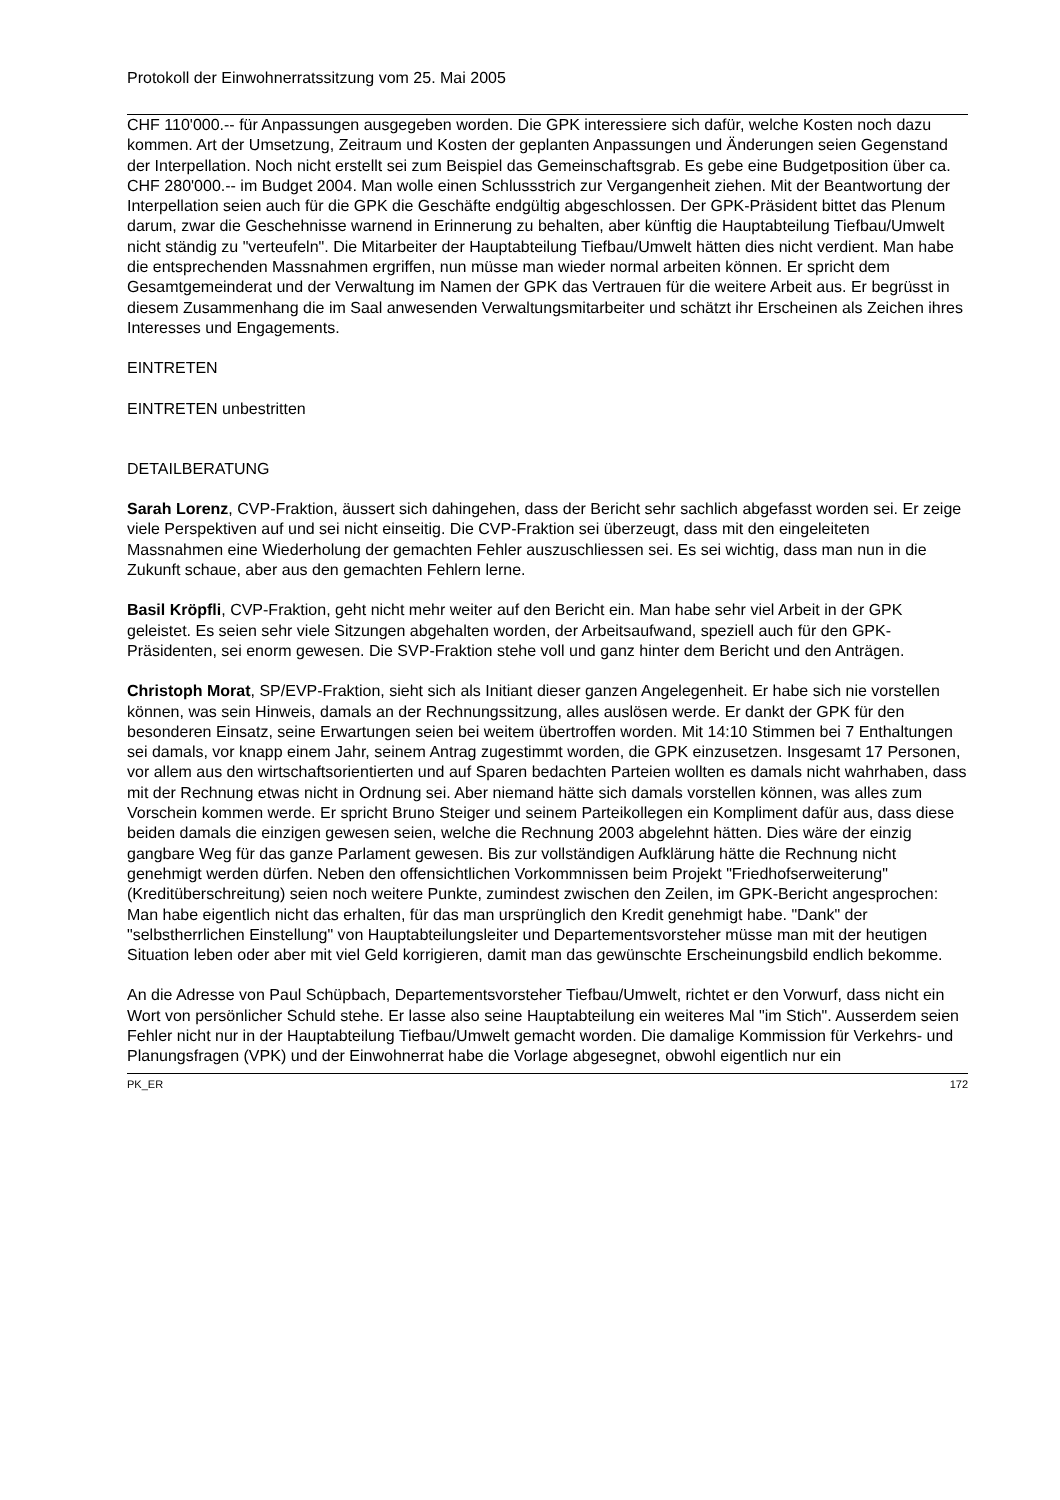Protokoll der Einwohnerratssitzung vom 25. Mai 2005
CHF 110'000.-- für Anpassungen ausgegeben worden. Die GPK interessiere sich dafür, welche Kosten noch dazu kommen. Art der Umsetzung, Zeitraum und Kosten der geplanten Anpassungen und Änderungen seien Gegenstand der Interpellation. Noch nicht erstellt sei zum Beispiel das Gemeinschaftsgrab. Es gebe eine Budgetposition über ca. CHF 280'000.-- im Budget 2004. Man wolle einen Schlussstrich zur Vergangenheit ziehen. Mit der Beantwortung der Interpellation seien auch für die GPK die Geschäfte endgültig abgeschlossen. Der GPK-Präsident bittet das Plenum darum, zwar die Geschehnisse warnend in Erinnerung zu behalten, aber künftig die Hauptabteilung Tiefbau/Umwelt nicht ständig zu "verteufeln". Die Mitarbeiter der Hauptabteilung Tiefbau/Umwelt hätten dies nicht verdient. Man habe die entsprechenden Massnahmen ergriffen, nun müsse man wieder normal arbeiten können. Er spricht dem Gesamtgemeinderat und der Verwaltung im Namen der GPK das Vertrauen für die weitere Arbeit aus. Er begrüsst in diesem Zusammenhang die im Saal anwesenden Verwaltungsmitarbeiter und schätzt ihr Erscheinen als Zeichen ihres Interesses und Engagements.
EINTRETEN
EINTRETEN unbestritten
DETAILBERATUNG
Sarah Lorenz, CVP-Fraktion, äussert sich dahingehen, dass der Bericht sehr sachlich abgefasst worden sei. Er zeige viele Perspektiven auf und sei nicht einseitig. Die CVP-Fraktion sei überzeugt, dass mit den eingeleiteten Massnahmen eine Wiederholung der gemachten Fehler auszuschliessen sei. Es sei wichtig, dass man nun in die Zukunft schaue, aber aus den gemachten Fehlern lerne.
Basil Kröpfli, CVP-Fraktion, geht nicht mehr weiter auf den Bericht ein. Man habe sehr viel Arbeit in der GPK geleistet. Es seien sehr viele Sitzungen abgehalten worden, der Arbeitsaufwand, speziell auch für den GPK-Präsidenten, sei enorm gewesen. Die SVP-Fraktion stehe voll und ganz hinter dem Bericht und den Anträgen.
Christoph Morat, SP/EVP-Fraktion, sieht sich als Initiant dieser ganzen Angelegenheit. Er habe sich nie vorstellen können, was sein Hinweis, damals an der Rechnungssitzung, alles auslösen werde. Er dankt der GPK für den besonderen Einsatz, seine Erwartungen seien bei weitem übertroffen worden. Mit 14:10 Stimmen bei 7 Enthaltungen sei damals, vor knapp einem Jahr, seinem Antrag zugestimmt worden, die GPK einzusetzen. Insgesamt 17 Personen, vor allem aus den wirtschaftsorientierten und auf Sparen bedachten Parteien wollten es damals nicht wahrhaben, dass mit der Rechnung etwas nicht in Ordnung sei. Aber niemand hätte sich damals vorstellen können, was alles zum Vorschein kommen werde. Er spricht Bruno Steiger und seinem Parteikollegen ein Kompliment dafür aus, dass diese beiden damals die einzigen gewesen seien, welche die Rechnung 2003 abgelehnt hätten. Dies wäre der einzig gangbare Weg für das ganze Parlament gewesen. Bis zur vollständigen Aufklärung hätte die Rechnung nicht genehmigt werden dürfen. Neben den offensichtlichen Vorkommnissen beim Projekt "Friedhofserweiterung" (Kreditüberschreitung) seien noch weitere Punkte, zumindest zwischen den Zeilen, im GPK-Bericht angesprochen: Man habe eigentlich nicht das erhalten, für das man ursprünglich den Kredit genehmigt habe. "Dank" der "selbstherrlichen Einstellung" von Hauptabteilungsleiter und Departementsvorsteher müsse man mit der heutigen Situation leben oder aber mit viel Geld korrigieren, damit man das gewünschte Erscheinungsbild endlich bekomme.
An die Adresse von Paul Schüpbach, Departementsvorsteher Tiefbau/Umwelt, richtet er den Vorwurf, dass nicht ein Wort von persönlicher Schuld stehe. Er lasse also seine Hauptabteilung ein weiteres Mal "im Stich". Ausserdem seien Fehler nicht nur in der Hauptabteilung Tiefbau/Umwelt gemacht worden. Die damalige Kommission für Verkehrs- und Planungsfragen (VPK) und der Einwohnerrat habe die Vorlage abgesegnet, obwohl eigentlich nur ein
PK_ER 172